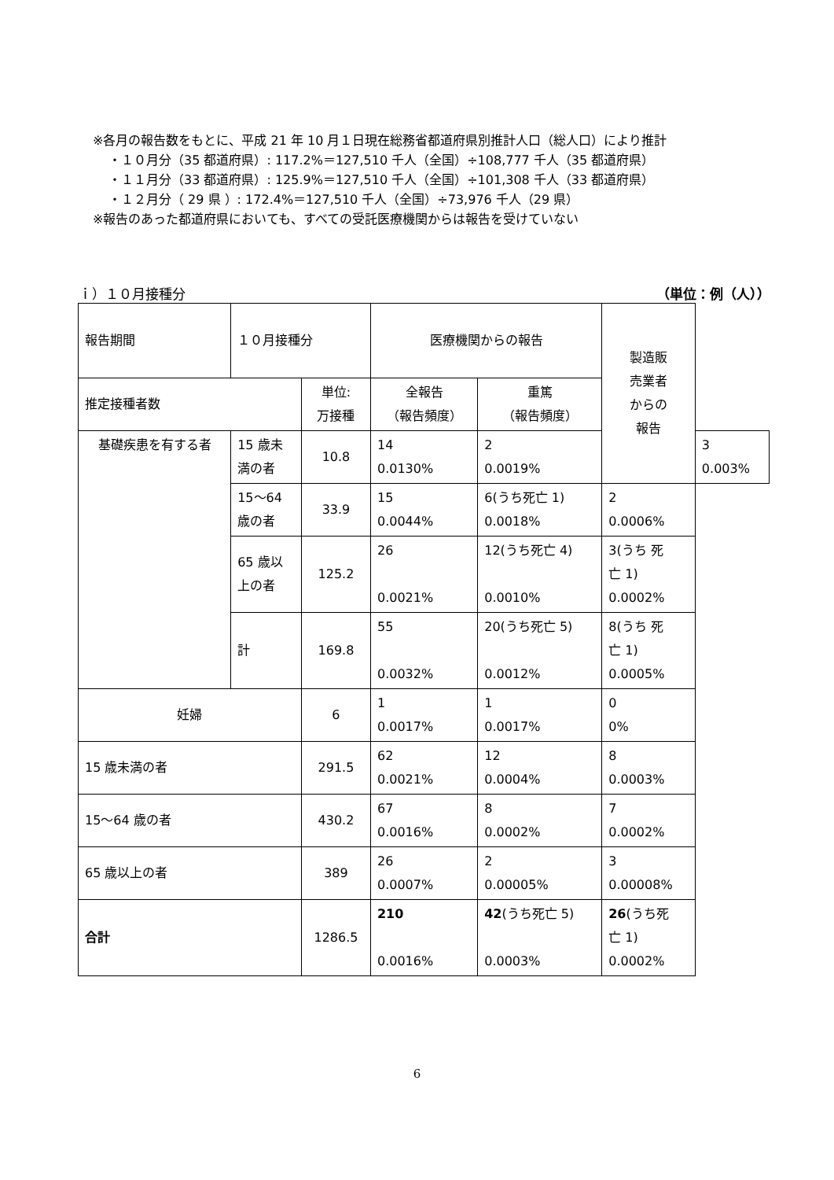※各月の報告数をもとに、平成 21 年 10 月１日現在総務省都道府県別推計人口（総人口）により推計
・１０月分（35 都道府県）: 117.2%＝127,510 千人（全国）÷108,777 千人（35 都道府県）
・１１月分（33 都道府県）: 125.9%＝127,510 千人（全国）÷101,308 千人（33 都道府県）
・１２月分（ 29 県 ）: 172.4%＝127,510 千人（全国）÷73,976 千人（29 県）
※報告のあった都道府県においても、すべての受託医療機関からは報告を受けていない
ｉ）１０月接種分 （単位：例（人））
| 報告期間 | １０月接種分 | | | 医療機関からの報告 | | 製造販 売業者 からの 報告 | |
| 推定接種者数 | | | 単位: 万接種 | 全報告 （報告頻度） | 重篤 （報告頻度） | | |
| 基礎疾患を有する者 | | 15 歳未 満の者 | 10.8 | 14 0.0130% | 2 0.0019% | | 3 0.003% |
| | | 15～64 歳の者 | 33.9 | 15 0.0044% | 6(うち死亡 1) 0.0018% | 2 0.0006% | |
| | | 65 歳以 上の者 | 125.2 | 26 0.0021% | 12(うち死亡 4) 0.0010% | 3(うち 死 亡 1) 0.0002% | |
| | | 計 | 169.8 | 55 0.0032% | 20(うち死亡 5) 0.0012% | 8(うち 死 亡 1) 0.0005% | |
| 妊婦 | | | 6 | 1 0.0017% | 1 0.0017% | 0 0% | |
| 15 歳未満の者 | | | 291.5 | 62 0.0021% | 12 0.0004% | 8 0.0003% | |
| 15～64 歳の者 | | | 430.2 | 67 0.0016% | 8 0.0002% | 7 0.0002% | |
| 65 歳以上の者 | | | 389 | 26 0.0007% | 2 0.00005% | 3 0.00008% | |
| 合計 | | | 1286.5 | 210 0.0016% | 42 (うち死亡 5) 0.0003% | 26 (うち死 亡 1) 0.0002% | |
6